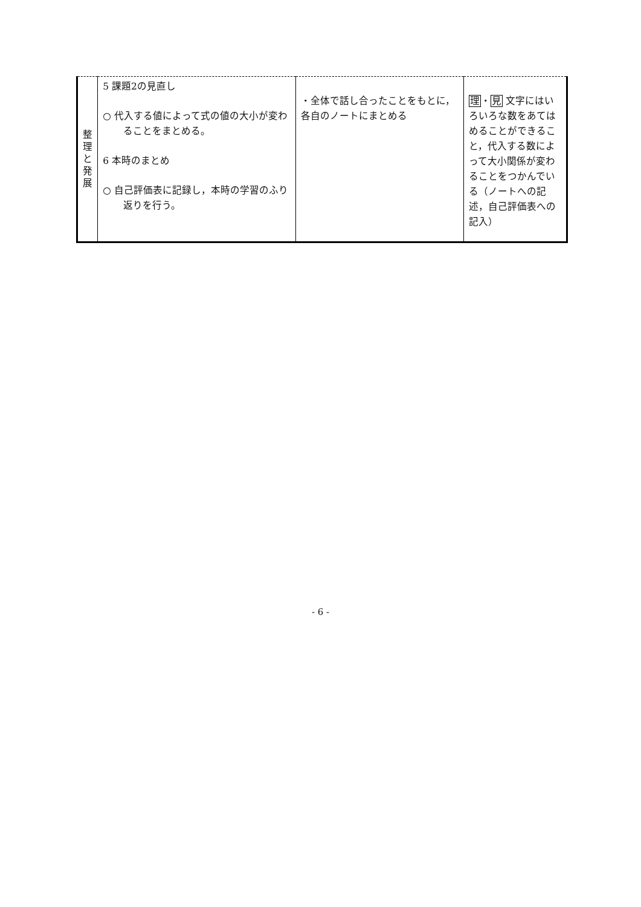| 整 理 と 発 展 | 5 課題2の見直し ○ 代入する値によって式の値の大小が変わることをまとめる。 6 本時のまとめ ○ 自己評価表に記録し，本時の学習のふり返りを行う。 | ・全体で話し合ったことをもとに，各自のノートにまとめる | 理 ・ 見 文字にはいろいろな数をあてはめることができること，代入する数によって大小関係が変わることをつかんでいる（ノートへの記述，自己評価表への記入） |
- 6 -